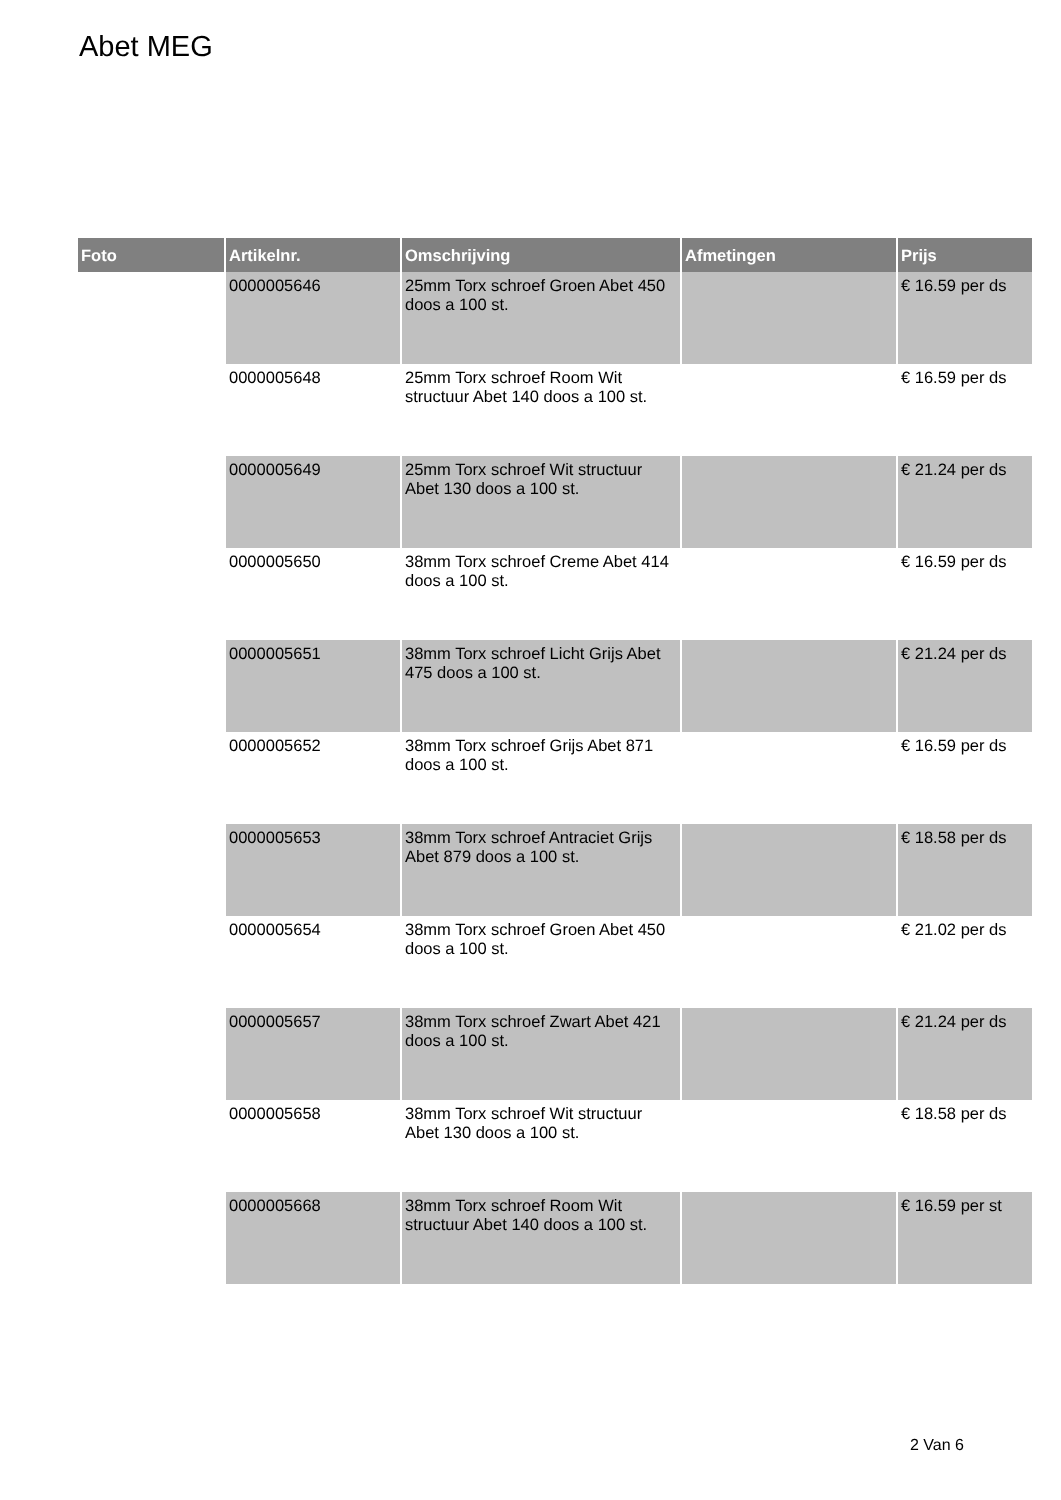Abet MEG
| Foto | Artikelnr. | Omschrijving | Afmetingen | Prijs |
| --- | --- | --- | --- | --- |
| | 0000005646 | 25mm Torx schroef Groen Abet 450 doos a 100 st. | | € 16.59 per ds |
| | 0000005648 | 25mm Torx schroef Room Wit structuur Abet 140 doos a 100 st. | | € 16.59 per ds |
| | 0000005649 | 25mm Torx schroef Wit structuur Abet 130 doos a 100 st. | | € 21.24 per ds |
| | 0000005650 | 38mm Torx schroef Creme Abet 414 doos a 100 st. | | € 16.59 per ds |
| | 0000005651 | 38mm Torx schroef Licht Grijs Abet 475 doos a 100 st. | | € 21.24 per ds |
| | 0000005652 | 38mm Torx schroef Grijs Abet 871 doos a 100 st. | | € 16.59 per ds |
| | 0000005653 | 38mm Torx schroef Antraciet Grijs Abet 879 doos a 100 st. | | € 18.58 per ds |
| | 0000005654 | 38mm Torx schroef Groen Abet 450 doos a 100 st. | | € 21.02 per ds |
| | 0000005657 | 38mm Torx schroef Zwart Abet 421 doos a 100 st. | | € 21.24 per ds |
| | 0000005658 | 38mm Torx schroef Wit structuur Abet 130 doos a 100 st. | | € 18.58 per ds |
| | 0000005668 | 38mm Torx schroef Room Wit structuur Abet 140 doos a 100 st. | | € 16.59 per st |
2 Van 6